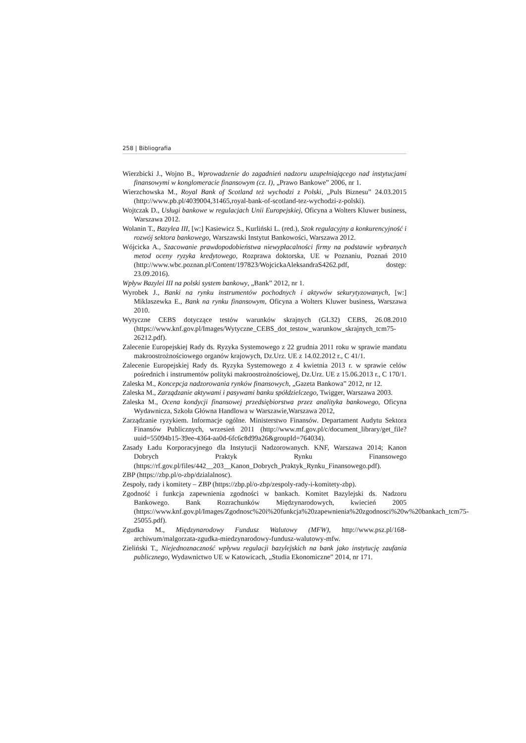258 | Bibliografia
Wierzbicki J., Wojno B., Wprowadzenie do zagadnień nadzoru uzupełniającego nad instytucjami finansowymi w konglomeracie finansowym (cz. I), „Prawo Bankowe” 2006, nr 1.
Wierzchowska M., Royal Bank of Scotland też wychodzi z Polski, „Puls Biznesu” 24.03.2015 (http://www.pb.pl/4039004,31465,royal-bank-of-scotland-tez-wychodzi-z-polski).
Wojtczak D., Usługi bankowe w regulacjach Unii Europejskiej, Oficyna a Wolters Kluwer business, Warszawa 2012.
Wolanin T., Bazylea III, [w:] Kasiewicz S., Kurliński L. (red.), Szok regulacyjny a konkurencyjność i rozwój sektora bankowego, Warszawski Instytut Bankowości, Warszawa 2012.
Wójcicka A., Szacowanie prawdopodobieństwa niewypłacalności firmy na podstawie wybranych metod oceny ryzyka kredytowego, Rozprawa doktorska, UE w Poznaniu, Poznań 2010 (http://www.wbc.poznan.pl/Content/197823/WojcickaAleksandraS4262.pdf, dostęp: 23.09.2016).
Wpływ Bazylei III na polski system bankowy, „Bank” 2012, nr 1.
Wyrobek J., Banki na rynku instrumentów pochodnych i aktywów sekurytyzowanych, [w:] Miklaszewka E., Bank na rynku finansowym, Oficyna a Wolters Kluwer business, Warszawa 2010.
Wytyczne CEBS dotyczące testów warunków skrajnych (GL32) CEBS, 26.08.2010 (https://www.knf.gov.pl/Images/Wytyczne_CEBS_dot_testow_warunkow_skrajnych_tcm75-26212.pdf).
Zalecenie Europejskiej Rady ds. Ryzyka Systemowego z 22 grudnia 2011 roku w sprawie mandatu makroostrożnościowego organów krajowych, Dz.Urz. UE z 14.02.2012 r., C 41/1.
Zalecenie Europejskiej Rady ds. Ryzyka Systemowego z 4 kwietnia 2013 r. w sprawie celów pośrednich i instrumentów polityki makroostrożnościowej, Dz.Urz. UE z 15.06.2013 r., C 170/1.
Zaleska M., Koncepcja nadzorowania rynków finansowych, „Gazeta Bankowa” 2012, nr 12.
Zaleska M., Zarządzanie aktywami i pasywami banku spółdzielczego, Twigger, Warszawa 2003.
Zaleska M., Ocena kondycji finansowej przedsiębiorstwa przez analityka bankowego, Oficyna Wydawnicza, Szkoła Główna Handlowa w Warszawie,Warszawa 2012,
Zarządzanie ryzykiem. Informacje ogólne. Ministerstwo Finansów. Departament Audytu Sektora Finansów Publicznych, wrzesień 2011 (http://www.mf.gov.pl/c/document_library/get_file?uuid=55094b15-39ee-4364-aa0d-6fc6c8d99a26&groupId=764034).
Zasady Ładu Korporacyjnego dla Instytucji Nadzorowanych. KNF, Warszawa 2014; Kanon Dobrych Praktyk Rynku Finansowego (https://rf.gov.pl/files/442__203__Kanon_Dobrych_Praktyk_Rynku_Finansowego.pdf).
ZBP (https://zbp.pl/o-zbp/dzialalnosc).
Zespoły, rady i komitety – ZBP (https://zbp.pl/o-zbp/zespoly-rady-i-komitety-zbp).
Zgodność i funkcja zapewnienia zgodności w bankach. Komitet Bazylejski ds. Nadzoru Bankowego. Bank Rozrachunków Międzynarodowych, kwiecień 2005 (https://www.knf.gov.pl/Images/Zgodnosc%20i%20funkcja%20zapewnienia%20zgodnosci%20w%20bankach_tcm75-25055.pdf).
Zgudka M., Międzynarodowy Fundusz Walutowy (MFW), http://www.psz.pl/168-archiwum/malgorzata-zgudka-miedzynarodowy-fundusz-walutowy-mfw.
Zieliński T., Niejednoznaczność wpływu regulacji bazylejskich na bank jako instytucję zaufania publicznego, Wydawnictwo UE w Katowicach, „Studia Ekonomiczne” 2014, nr 171.